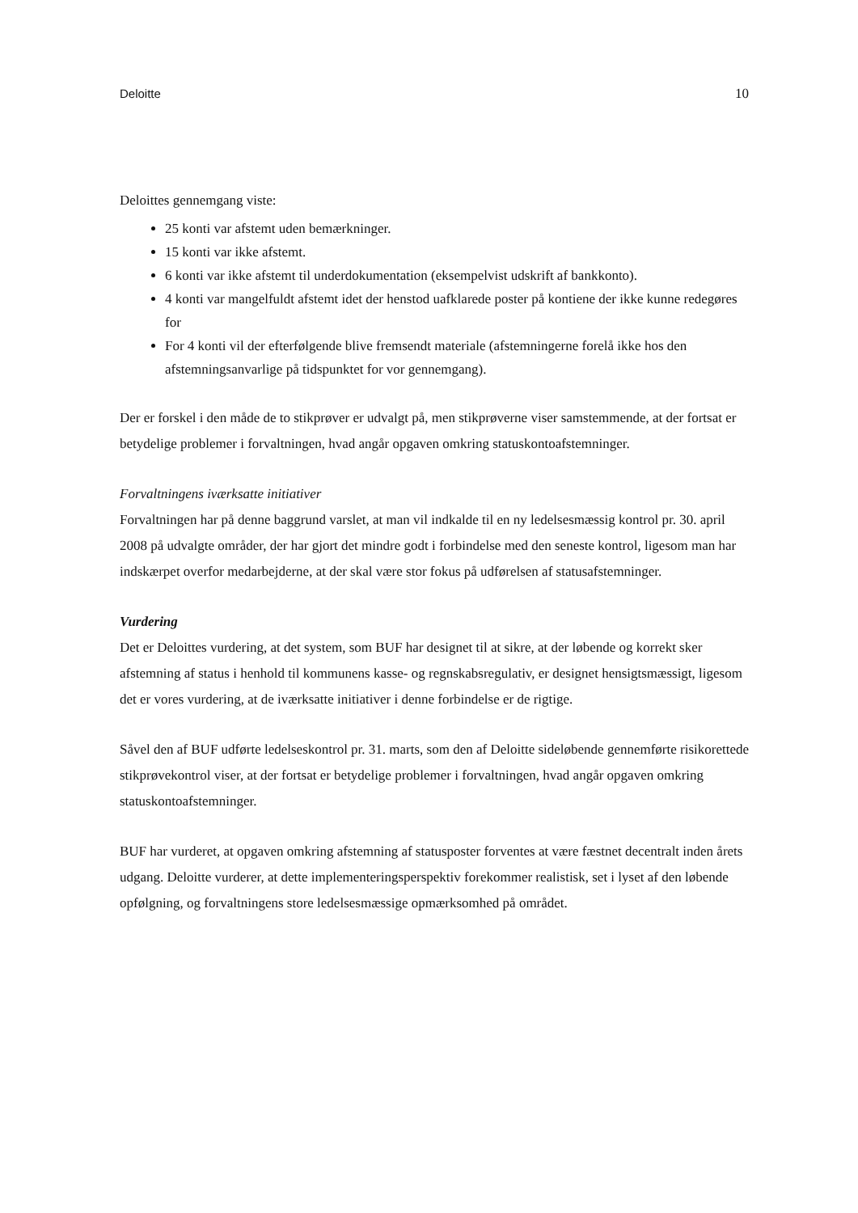Deloitte 10
Deloittes gennemgang viste:
25 konti var afstemt uden bemærkninger.
15 konti var ikke afstemt.
6 konti var ikke afstemt til underdokumentation (eksempelvist udskrift af bankkonto).
4 konti var mangelfuldt afstemt idet der henstod uafklarede poster på kontiene der ikke kunne redegøres for
For 4 konti vil der efterfølgende blive fremsendt materiale (afstemningerne forelå ikke hos den afstemningsanvarlige på tidspunktet for vor gennemgang).
Der er forskel i den måde de to stikprøver er udvalgt på, men stikprøverne viser samstemmende, at der fortsat er betydelige problemer i forvaltningen, hvad angår opgaven omkring statuskontoafstemninger.
Forvaltningens iværksatte initiativer
Forvaltningen har på denne baggrund varslet, at man vil indkalde til en ny ledelsesmæssig kontrol pr. 30. april 2008 på udvalgte områder, der har gjort det mindre godt i forbindelse med den seneste kontrol, ligesom man har indskærpet overfor medarbejderne, at der skal være stor fokus på udførelsen af statusafstemninger.
Vurdering
Det er Deloittes vurdering, at det system, som BUF har designet til at sikre, at der løbende og korrekt sker afstemning af status i henhold til kommunens kasse- og regnskabsregulativ, er designet hensigtsmæssigt, ligesom det er vores vurdering, at de iværksatte initiativer i denne forbindelse er de rigtige.
Såvel den af BUF udførte ledelseskontrol pr. 31. marts, som den af Deloitte sideløbende gennemførte risikorettede stikprøvekontrol viser, at der fortsat er betydelige problemer i forvaltningen, hvad angår opgaven omkring statuskontoafstemninger.
BUF har vurderet, at opgaven omkring afstemning af statusposter forventes at være fæstnet decentralt inden årets udgang. Deloitte vurderer, at dette implementeringsperspektiv forekommer realistisk, set i lyset af den løbende opfølgning, og forvaltningens store ledelsesmæssige opmærksomhed på området.